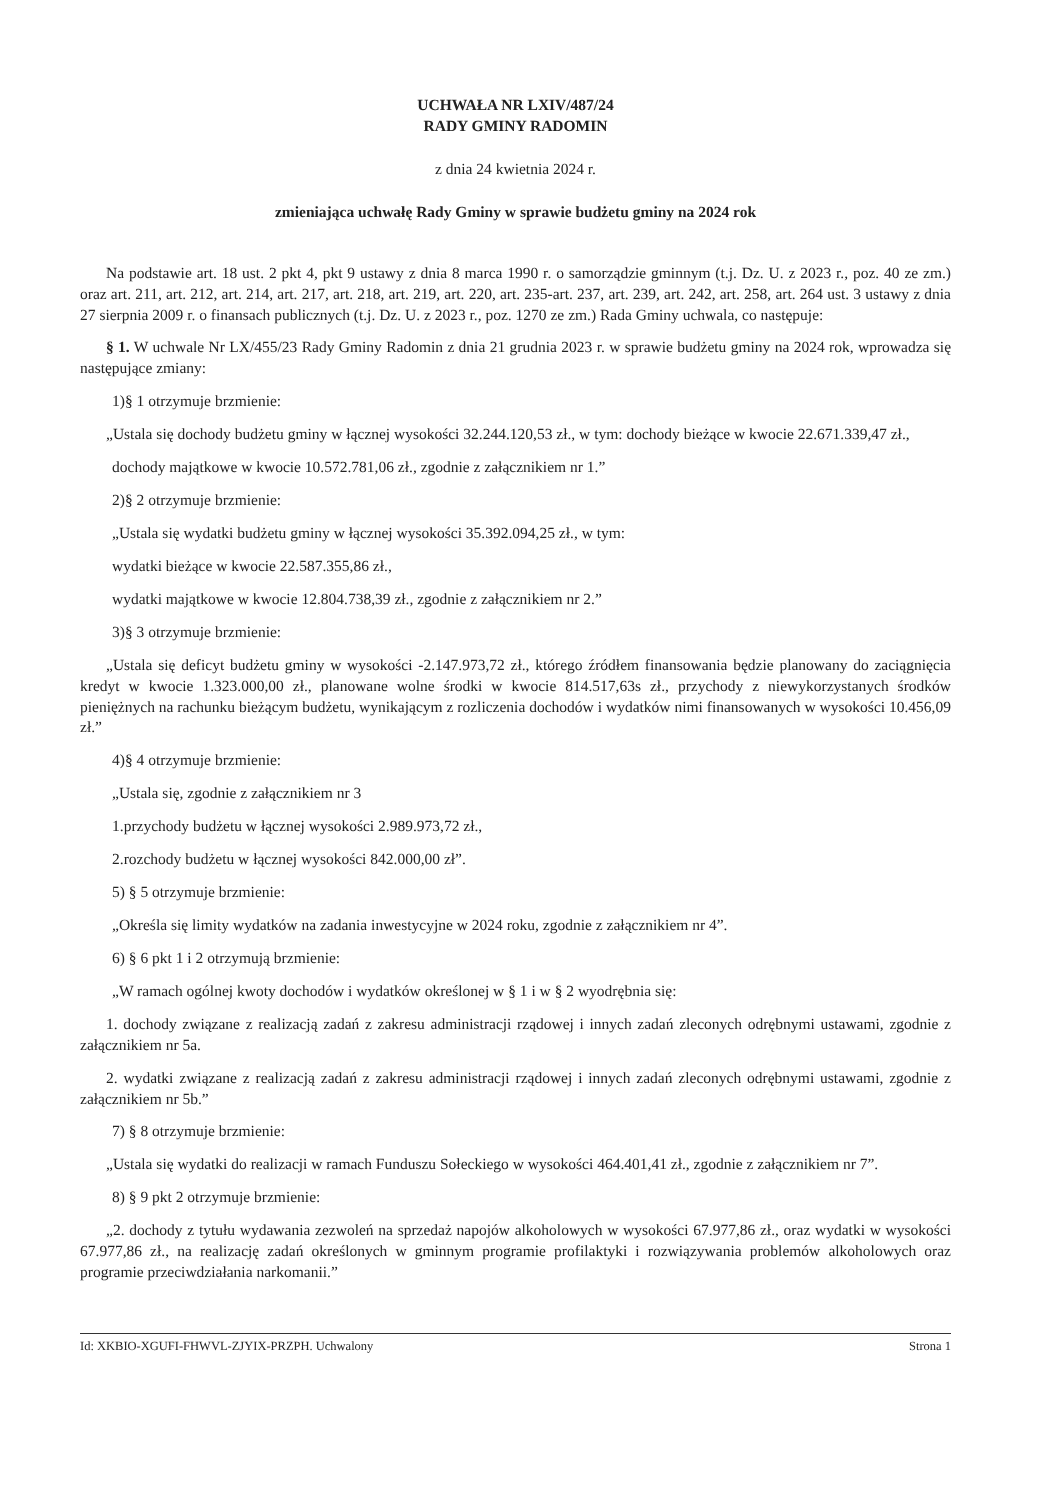UCHWAŁA NR LXIV/487/24
RADY GMINY RADOMIN
z dnia 24 kwietnia 2024 r.
zmieniająca uchwałę Rady Gminy w sprawie budżetu gminy na 2024 rok
Na podstawie art. 18 ust. 2 pkt 4, pkt 9 ustawy z dnia 8 marca 1990 r. o samorządzie gminnym (t.j. Dz. U. z 2023 r., poz. 40 ze zm.) oraz art. 211, art. 212, art. 214, art. 217, art. 218, art. 219, art. 220, art. 235-art. 237, art. 239, art. 242, art. 258, art. 264 ust. 3 ustawy z dnia 27 sierpnia 2009 r. o finansach publicznych (t.j. Dz. U. z 2023 r., poz. 1270 ze zm.) Rada Gminy uchwala, co następuje:
§ 1. W uchwale Nr LX/455/23 Rady Gminy Radomin z dnia 21 grudnia 2023 r. w sprawie budżetu gminy na 2024 rok, wprowadza się następujące zmiany:
1)§ 1 otrzymuje brzmienie:
„Ustala się dochody budżetu gminy w łącznej wysokości 32.244.120,53 zł., w tym: dochody bieżące w kwocie 22.671.339,47 zł.,
dochody majątkowe w kwocie 10.572.781,06 zł., zgodnie z załącznikiem nr 1.”
2)§ 2 otrzymuje brzmienie:
„Ustala się wydatki budżetu gminy w łącznej wysokości 35.392.094,25 zł., w tym:
wydatki bieżące w kwocie 22.587.355,86 zł.,
wydatki majątkowe w kwocie 12.804.738,39 zł., zgodnie z załącznikiem nr 2.”
3)§ 3 otrzymuje brzmienie:
„Ustala się deficyt budżetu gminy w wysokości -2.147.973,72 zł., którego źródłem finansowania będzie planowany do zaciągnięcia kredyt w kwocie 1.323.000,00 zł., planowane wolne środki w kwocie 814.517,63s zł., przychody z niewykorzystanych środków pieniężnych na rachunku bieżącym budżetu, wynikającym z rozliczenia dochodów i wydatków nimi finansowanych w wysokości 10.456,09 zł.”
4)§ 4 otrzymuje brzmienie:
„Ustala się, zgodnie z załącznikiem nr 3
1.przychody budżetu w łącznej wysokości 2.989.973,72 zł.,
2.rozchody budżetu w łącznej wysokości 842.000,00 zł”.
5) § 5 otrzymuje brzmienie:
„Określa się limity wydatków na zadania inwestycyjne w 2024 roku, zgodnie z załącznikiem nr 4”.
6) § 6 pkt 1 i 2 otrzymują brzmienie:
„W ramach ogólnej kwoty dochodów i wydatków określonej w § 1 i w § 2 wyodrębnia się:
1. dochody związane z realizacją zadań z zakresu administracji rządowej i innych zadań zleconych odrębnymi ustawami, zgodnie z załącznikiem nr 5a.
2. wydatki związane z realizacją zadań z zakresu administracji rządowej i innych zadań zleconych odrębnymi ustawami, zgodnie z załącznikiem nr 5b.”
7) § 8 otrzymuje brzmienie:
„Ustala się wydatki do realizacji w ramach Funduszu Sołeckiego w wysokości 464.401,41 zł., zgodnie z załącznikiem nr 7”.
8) § 9 pkt 2 otrzymuje brzmienie:
„2. dochody z tytułu wydawania zezwoleń na sprzedaż napojów alkoholowych w wysokości 67.977,86 zł., oraz wydatki w wysokości 67.977,86 zł., na realizację zadań określonych w gminnym programie profilaktyki i rozwiązywania problemów alkoholowych oraz programie przeciwdziałania narkomanii.”
Id: XKBIO-XGUFI-FHWVL-ZJYIX-PRZPH. Uchwalony Strona 1